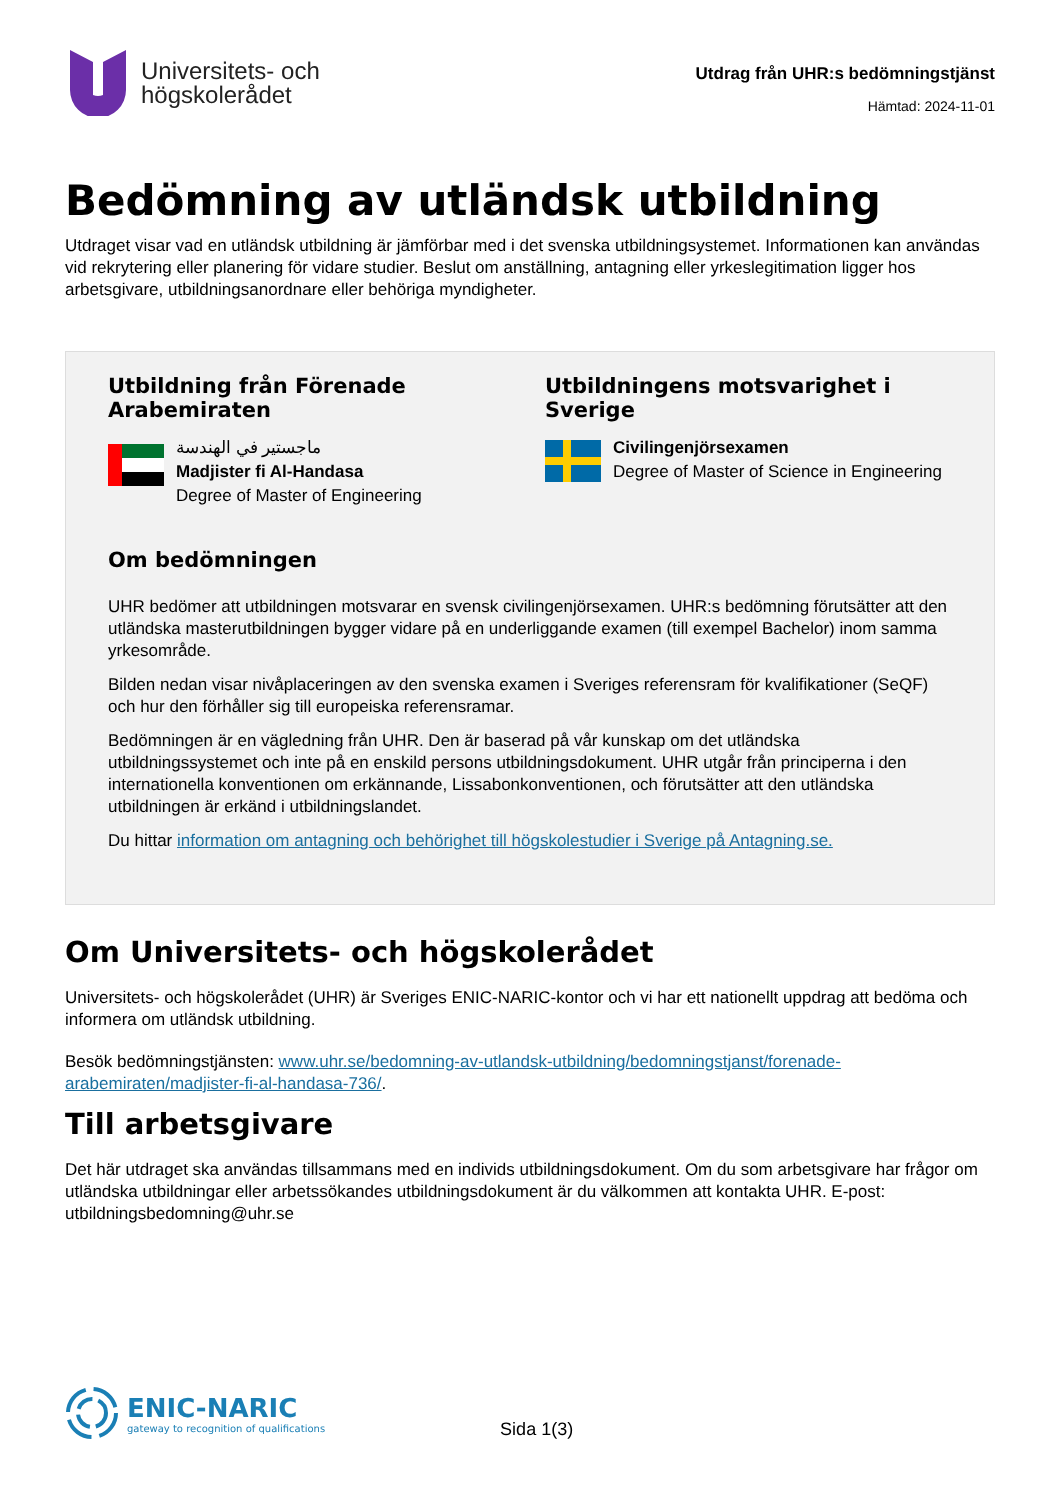Universitets- och
högskolerådet
Utdrag från UHR:s bedömningstjänst
Hämtad: 2024-11-01
Bedömning av utländsk utbildning
Utdraget visar vad en utländsk utbildning är jämförbar med i det svenska utbildningsystemet. Informationen kan användas vid rekrytering eller planering för vidare studier. Beslut om anställning, antagning eller yrkeslegitimation ligger hos arbetsgivare, utbildningsanordnare eller behöriga myndigheter.
Utbildning från Förenade Arabemiraten
ماجستير في الهندسة
Madjister fi Al-Handasa
Degree of Master of Engineering
Utbildningens motsvarighet i Sverige
Civilingenjörsexamen
Degree of Master of Science in Engineering
Om bedömningen
UHR bedömer att utbildningen motsvarar en svensk civilingenjörsexamen. UHR:s bedömning förutsätter att den utländska masterutbildningen bygger vidare på en underliggande examen (till exempel Bachelor) inom samma yrkesområde.
Bilden nedan visar nivåplaceringen av den svenska examen i Sveriges referensram för kvalifikationer (SeQF) och hur den förhåller sig till europeiska referensramar.
Bedömningen är en vägledning från UHR. Den är baserad på vår kunskap om det utländska utbildningssystemet och inte på en enskild persons utbildningsdokument. UHR utgår från principerna i den internationella konventionen om erkännande, Lissabonkonventionen, och förutsätter att den utländska utbildningen är erkänd i utbildningslandet.
Du hittar information om antagning och behörighet till högskolestudier i Sverige på Antagning.se.
Om Universitets- och högskolerådet
Universitets- och högskolerådet (UHR) är Sveriges ENIC-NARIC-kontor och vi har ett nationellt uppdrag att bedöma och informera om utländsk utbildning.
Besök bedömningstjänsten: www.uhr.se/bedomning-av-utlandsk-utbildning/bedomningstjanst/forenade-arabemiraten/madjister-fi-al-handasa-736/.
Till arbetsgivare
Det här utdraget ska användas tillsammans med en individs utbildningsdokument. Om du som arbetsgivare har frågor om utländska utbildningar eller arbetssökandes utbildningsdokument är du välkommen att kontakta UHR. E-post: utbildningsbedomning@uhr.se
ENIC-NARIC
gateway to recognition of qualifications
Sida 1(3)